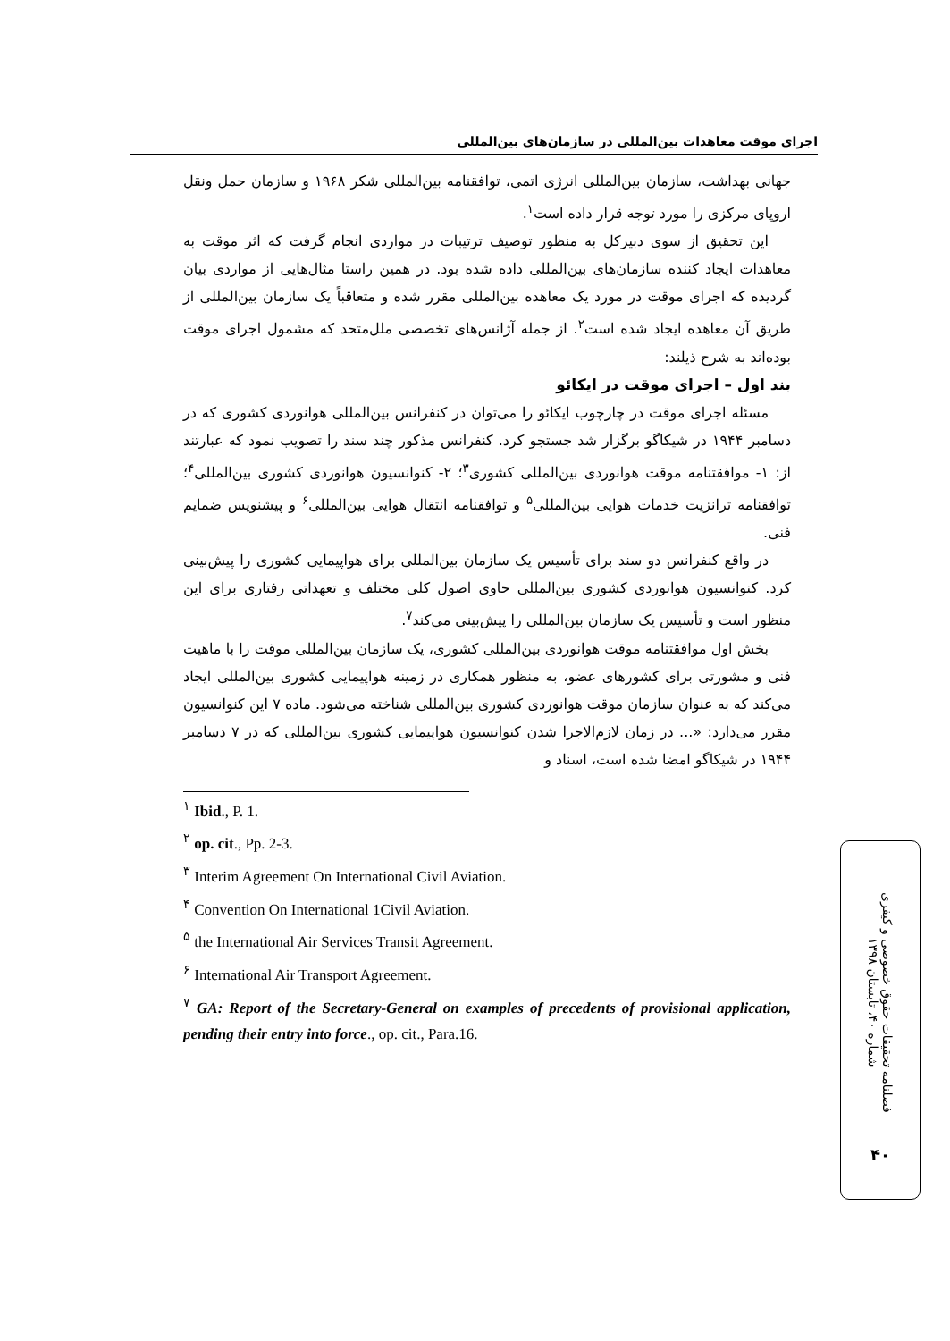اجرای موقت معاهدات بین‌المللی در سازمان‌های بین‌المللی
جهانی بهداشت، سازمان بین‌المللی انرژی اتمی، توافقنامه بین‌المللی شکر ۱۹۶۸ و سازمان حمل ونقل اروپای مرکزی را مورد توجه قرار داده است<sup>۱</sup>.
این تحقیق از سوی دبیرکل به منظور توصیف ترتیبات در مواردی انجام گرفت که اثر موقت به معاهدات ایجاد کننده سازمان‌های بین‌المللی داده شده بود. در همین راستا مثال‌هایی از مواردی بیان گردیده که اجرای موقت در مورد یک معاهده بین‌المللی مقرر شده و متعاقباً یک سازمان بین‌المللی از طریق آن معاهده ایجاد شده است<sup>۲</sup>. از جمله آژانس‌های تخصصی ملل‌متحد که مشمول اجرای موقت بوده‌اند به شرح ذیلند:
بند اول – اجرای موقت در ایکائو
مسئله اجرای موقت در چارچوب ایکائو را می‌توان در کنفرانس بین‌المللی هوانوردی کشوری که در دسامبر ۱۹۴۴ در شیکاگو برگزار شد جستجو کرد. کنفرانس مذکور چند سند را تصویب نمود که عبارتند از: ۱- موافقتنامه موقت هوانوردی بین‌المللی کشوری<sup>۳</sup>؛ ۲- کنوانسیون هوانوردی کشوری بین‌المللی<sup>۴</sup>؛ توافقنامه ترانزیت خدمات هوایی بین‌المللی<sup>۵</sup> و توافقنامه انتقال هوایی بین‌المللی<sup>۶</sup> و پیشنویس ضمایم فنی.
در واقع کنفرانس دو سند برای تأسیس یک سازمان بین‌المللی برای هواپیمایی کشوری را پیش‌بینی کرد. کنوانسیون هوانوردی کشوری بین‌المللی حاوی اصول کلی مختلف و تعهداتی رفتاری برای این منظور است و تأسیس یک سازمان بین‌المللی را پیش‌بینی می‌کند<sup>۷</sup>.
بخش اول موافقتنامه موقت هوانوردی بین‌المللی کشوری، یک سازمان بین‌المللی موقت را با ماهیت فنی و مشورتی برای کشورهای عضو، به منظور همکاری در زمینه هواپیمایی کشوری بین‌المللی ایجاد می‌کند که به عنوان سازمان موقت هوانوردی کشوری بین‌المللی شناخته می‌شود. ماده ۷ این کنوانسیون مقرر می‌دارد: «... در زمان لازم‌الاجرا شدن کنوانسیون هواپیمایی کشوری بین‌المللی که در ۷ دسامبر ۱۹۴۴ در شیکاگو امضا شده است، اسناد و
<sup>۱</sup> Ibid., P. 1.
<sup>۲</sup> op. cit., Pp. 2-3.
<sup>۳</sup> Interim Agreement On International Civil Aviation.
<sup>۴</sup> Convention On International 1Civil Aviation.
<sup>۵</sup> the International Air Services Transit Agreement.
<sup>۶</sup> International Air Transport Agreement.
<sup>۷</sup> GA: Report of the Secretary-General on examples of precedents of provisional application, pending their entry into force., op. cit., Para.16.
فصلنامه تحقیقات حقوق خصوصی و کیفری
شماره ۴۰، تابستان ۱۳۹۸
۴۰